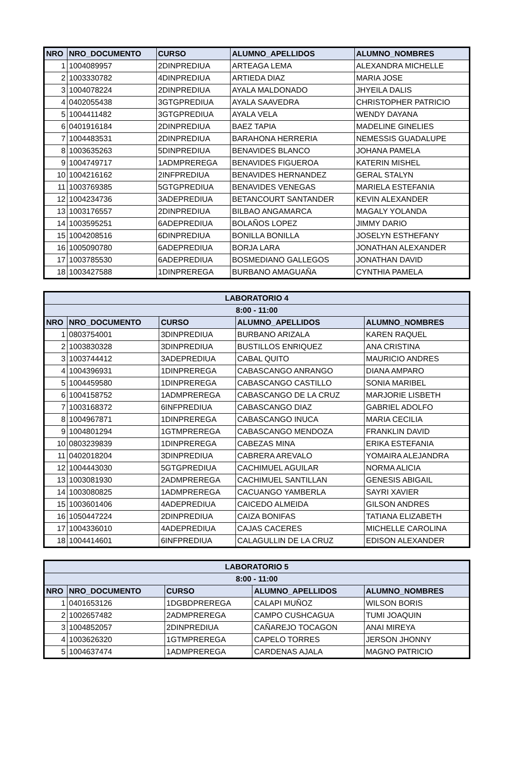| NRO | NRO_DOCUMENTO | CURSO | ALUMNO_APELLIDOS | ALUMNO_NOMBRES |
| --- | --- | --- | --- | --- |
| 1 | 1004089957 | 2DINPREDIUA | ARTEAGA LEMA | ALEXANDRA MICHELLE |
| 2 | 1003330782 | 4DINPREDIUA | ARTIEDA DIAZ | MARIA JOSE |
| 3 | 1004078224 | 2DINPREDIUA | AYALA MALDONADO | JHYEILA DALIS |
| 4 | 0402055438 | 3GTGPREDIUA | AYALA SAAVEDRA | CHRISTOPHER PATRICIO |
| 5 | 1004411482 | 3GTGPREDIUA | AYALA VELA | WENDY DAYANA |
| 6 | 0401916184 | 2DINPREDIUA | BAEZ TAPIA | MADELINE GINELIES |
| 7 | 1004483531 | 2DINPREDIUA | BARAHONA HERRERIA | NEMESSIS GUADALUPE |
| 8 | 1003635263 | 5DINPREDIUA | BENAVIDES BLANCO | JOHANA PAMELA |
| 9 | 1004749717 | 1ADMPREREGA | BENAVIDES FIGUEROA | KATERIN MISHEL |
| 10 | 1004216162 | 2INFPREDIUA | BENAVIDES HERNANDEZ | GERAL STALYN |
| 11 | 1003769385 | 5GTGPREDIUA | BENAVIDES VENEGAS | MARIELA ESTEFANIA |
| 12 | 1004234736 | 3ADEPREDIUA | BETANCOURT SANTANDER | KEVIN ALEXANDER |
| 13 | 1003176557 | 2DINPREDIUA | BILBAO ANGAMARCA | MAGALY YOLANDA |
| 14 | 1003595251 | 6ADEPREDIUA | BOLAÑOS LOPEZ | JIMMY DARIO |
| 15 | 1004208516 | 6DINPREDIUA | BONILLA BONILLA | JOSELYN ESTHEFANY |
| 16 | 1005090780 | 6ADEPREDIUA | BORJA LARA | JONATHAN ALEXANDER |
| 17 | 1003785530 | 6ADEPREDIUA | BOSMEDIANO GALLEGOS | JONATHAN DAVID |
| 18 | 1003427588 | 1DINPREREGA | BURBANO AMAGUAÑA | CYNTHIA PAMELA |
| LABORATORIO 4 | | | | |
| --- | --- | --- | --- | --- |
| 8:00 - 11:00 | | | | |
| NRO | NRO_DOCUMENTO | CURSO | ALUMNO_APELLIDOS | ALUMNO_NOMBRES |
| 1 | 0803754001 | 3DINPREDIUA | BURBANO ARIZALA | KAREN RAQUEL |
| 2 | 1003830328 | 3DINPREDIUA | BUSTILLOS ENRIQUEZ | ANA CRISTINA |
| 3 | 1003744412 | 3ADEPREDIUA | CABAL QUITO | MAURICIO ANDRES |
| 4 | 1004396931 | 1DINPREREGA | CABASCANGO ANRANGO | DIANA AMPARO |
| 5 | 1004459580 | 1DINPREREGA | CABASCANGO CASTILLO | SONIA MARIBEL |
| 6 | 1004158752 | 1ADMPREREGA | CABASCANGO DE LA CRUZ | MARJORIE LISBETH |
| 7 | 1003168372 | 6INFPREDIUA | CABASCANGO DIAZ | GABRIEL ADOLFO |
| 8 | 1004967871 | 1DINPREREGA | CABASCANGO INUCA | MARIA CECILIA |
| 9 | 1004801294 | 1GTMPREREGA | CABASCANGO MENDOZA | FRANKLIN DAVID |
| 10 | 0803239839 | 1DINPREREGA | CABEZAS MINA | ERIKA ESTEFANIA |
| 11 | 0402018204 | 3DINPREDIUA | CABRERA AREVALO | YOMAIRA ALEJANDRA |
| 12 | 1004443030 | 5GTGPREDIUA | CACHIMUEL AGUILAR | NORMA ALICIA |
| 13 | 1003081930 | 2ADMPREREGA | CACHIMUEL SANTILLAN | GENESIS ABIGAIL |
| 14 | 1003080825 | 1ADMPREREGA | CACUANGO YAMBERLA | SAYRI XAVIER |
| 15 | 1003601406 | 4ADEPREDIUA | CAICEDO ALMEIDA | GILSON ANDRES |
| 16 | 1050447224 | 2DINPREDIUA | CAIZA BONIFAS | TATIANA ELIZABETH |
| 17 | 1004336010 | 4ADEPREDIUA | CAJAS CACERES | MICHELLE CAROLINA |
| 18 | 1004414601 | 6INFPREDIUA | CALAGULLIN DE LA CRUZ | EDISON ALEXANDER |
| LABORATORIO 5 | | | | |
| --- | --- | --- | --- | --- |
| 8:00 - 11:00 | | | | |
| NRO | NRO_DOCUMENTO | CURSO | ALUMNO_APELLIDOS | ALUMNO_NOMBRES |
| 1 | 0401653126 | 1DGBDPREREGA | CALAPI MUÑOZ | WILSON BORIS |
| 2 | 1002657482 | 2ADMPREREGA | CAMPO CUSHCAGUA | TUMI JOAQUIN |
| 3 | 1004852057 | 2DINPREDIUA | CAÑAREJO TOCAGON | ANAI MIREYA |
| 4 | 1003626320 | 1GTMPREREGA | CAPELO TORRES | JERSON JHONNY |
| 5 | 1004637474 | 1ADMPREREGA | CARDENAS AJALA | MAGNO PATRICIO |